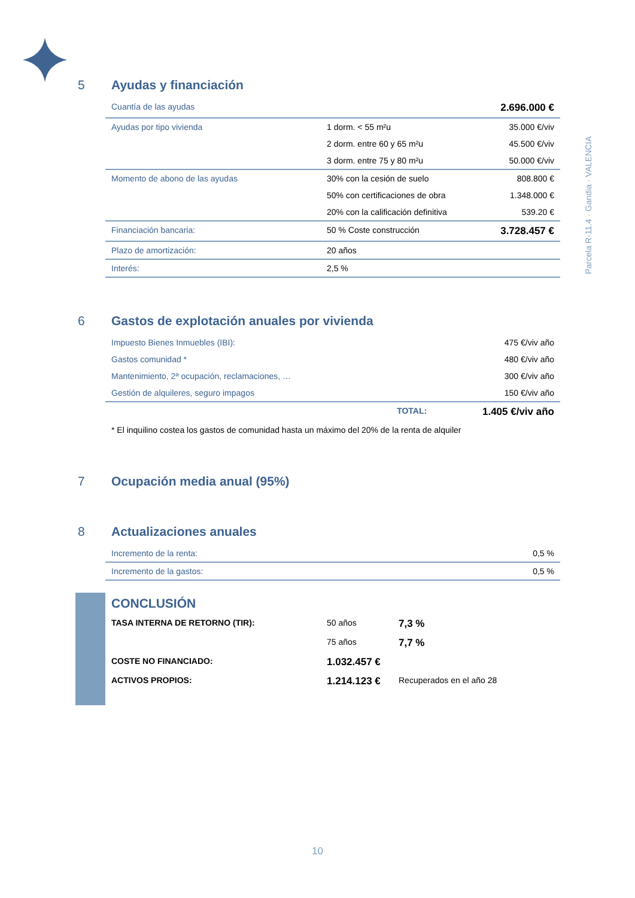Parcela R-11.4 · Gandia · VALENCIA
5 Ayudas y financiación
| Cuantía de las ayudas | | 2.696.000 € |
| Ayudas por tipo vivienda | 1 dorm. < 55 m²u | 35.000 €/viv |
| | 2 dorm. entre 60 y 65 m²u | 45.500 €/viv |
| | 3 dorm. entre 75 y 80 m²u | 50.000 €/viv |
| Momento de abono de las ayudas | 30% con la cesión de suelo | 808.800 € |
| | 50% con certificaciones de obra | 1.348.000 € |
| | 20% con la calificación definitiva | 539.20 € |
| Financiación bancaria: | 50 % Coste construcción | 3.728.457 € |
| Plazo de amortización: | 20 años | |
| Interés: | 2,5 % | |
6 Gastos de explotación anuales por vivienda
| Impuesto Bienes Inmuebles (IBI): | 475 €/viv año |
| Gastos comunidad * | 480 €/viv año |
| Mantenimiento, 2ª ocupación, reclamaciones, … | 300 €/viv año |
| Gestión de alquileres, seguro impagos | 150 €/viv año |
| TOTAL: | 1.405 €/viv año |
| * El inquilino costea los gastos de comunidad hasta un máximo del 20% de la renta de alquiler | |
7 Ocupación media anual (95%)
8 Actualizaciones anuales
| Incremento de la renta: | 0,5 % |
| Incremento de la gastos: | 0,5 % |
| CONCLUSIÓN | | |
| TASA INTERNA DE RETORNO (TIR): | 50 años | 7,3 % |
| | 75 años | 7,7 % |
| COSTE NO FINANCIADO: | 1.032.457 € | |
| ACTIVOS PROPIOS: | 1.214.123 € | Recuperados en el año 28 |
10